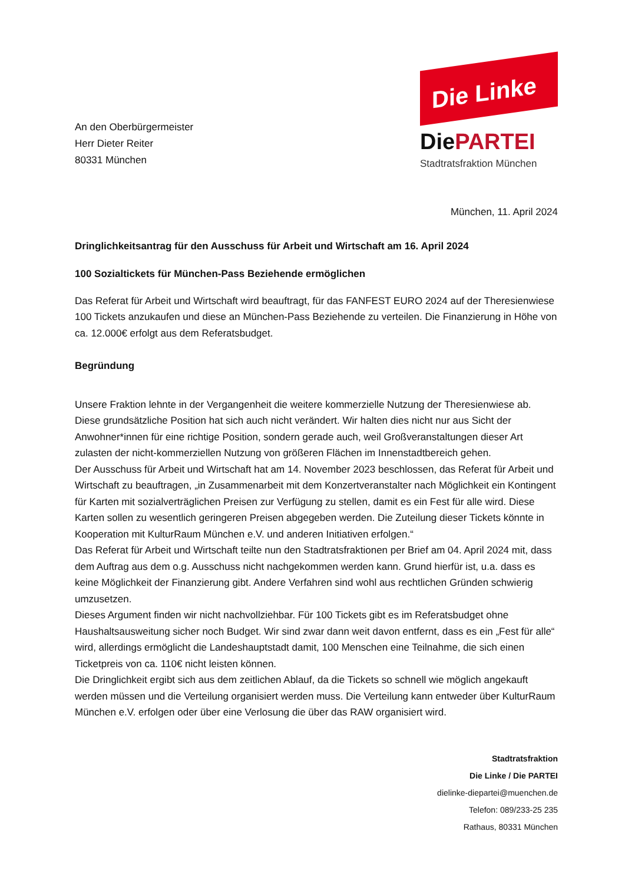An den Oberbürgermeister
Herr Dieter Reiter
80331 München
Die Linke
DiePARTEI
Stadtratsfraktion München
München, 11. April 2024
Dringlichkeitsantrag für den Ausschuss für Arbeit und Wirtschaft am 16. April 2024
100 Sozialtickets für München-Pass Beziehende ermöglichen
Das Referat für Arbeit und Wirtschaft wird beauftragt, für das FANFEST EURO 2024 auf der Theresienwiese 100 Tickets anzukaufen und diese an München-Pass Beziehende zu verteilen. Die Finanzierung in Höhe von ca. 12.000€ erfolgt aus dem Referatsbudget.
Begründung
Unsere Fraktion lehnte in der Vergangenheit die weitere kommerzielle Nutzung der Theresienwiese ab. Diese grundsätzliche Position hat sich auch nicht verändert. Wir halten dies nicht nur aus Sicht der Anwohner*innen für eine richtige Position, sondern gerade auch, weil Großveranstaltungen dieser Art zulasten der nicht-kommerziellen Nutzung von größeren Flächen im Innenstadtbereich gehen.
Der Ausschuss für Arbeit und Wirtschaft hat am 14. November 2023 beschlossen, das Referat für Arbeit und Wirtschaft zu beauftragen, „in Zusammenarbeit mit dem Konzertveranstalter nach Möglichkeit ein Kontingent für Karten mit sozialverträglichen Preisen zur Verfügung zu stellen, damit es ein Fest für alle wird. Diese Karten sollen zu wesentlich geringeren Preisen abgegeben werden. Die Zuteilung dieser Tickets könnte in Kooperation mit KulturRaum München e.V. und anderen Initiativen erfolgen.“
Das Referat für Arbeit und Wirtschaft teilte nun den Stadtratsfraktionen per Brief am 04. April 2024 mit, dass dem Auftrag aus dem o.g. Ausschuss nicht nachgekommen werden kann. Grund hierfür ist, u.a. dass es keine Möglichkeit der Finanzierung gibt. Andere Verfahren sind wohl aus rechtlichen Gründen schwierig umzusetzen.
Dieses Argument finden wir nicht nachvollziehbar. Für 100 Tickets gibt es im Referatsbudget ohne Haushaltsausweitung sicher noch Budget. Wir sind zwar dann weit davon entfernt, dass es ein „Fest für alle“ wird, allerdings ermöglicht die Landeshauptstadt damit, 100 Menschen eine Teilnahme, die sich einen Ticketpreis von ca. 110€ nicht leisten können.
Die Dringlichkeit ergibt sich aus dem zeitlichen Ablauf, da die Tickets so schnell wie möglich angekauft werden müssen und die Verteilung organisiert werden muss. Die Verteilung kann entweder über KulturRaum München e.V. erfolgen oder über eine Verlosung die über das RAW organisiert wird.
Stadtratsfraktion
Die Linke / Die PARTEI
dielinke-diepartei@muenchen.de
Telefon: 089/233-25 235
Rathaus, 80331 München